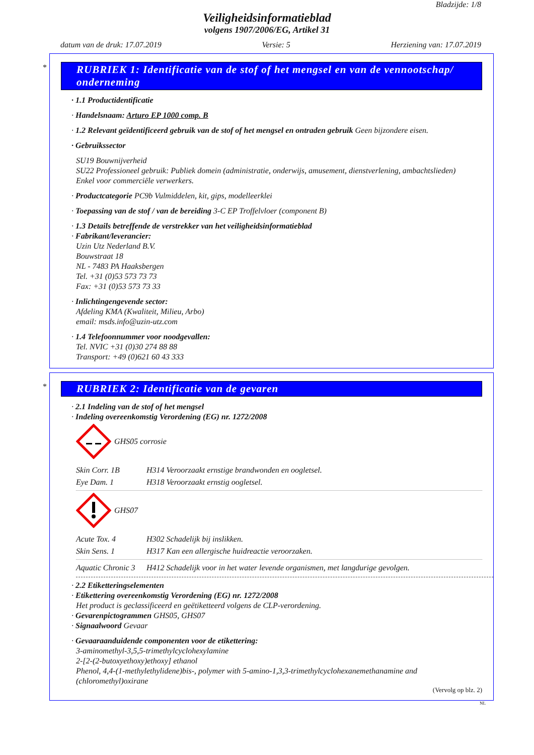Bladzijde: 1/8
Veiligheidsinformatieblad
volgens 1907/2006/EG, Artikel 31
datum van de druk: 17.07.2019 Versie: 5 Herziening van: 17.07.2019
*
RUBRIEK 1: Identificatie van de stof of het mengsel en van de vennootschap/ onderneming
· 1.1 Productidentificatie
· Handelsnaam: Arturo EP 1000 comp. B
· 1.2 Relevant geïdentificeerd gebruik van de stof of het mengsel en ontraden gebruik Geen bijzondere eisen.
· Gebruikssector
SU19 Bouwnijverheid
SU22 Professioneel gebruik: Publiek domein (administratie, onderwijs, amusement, dienstverlening, ambachtslieden)
Enkel voor commerciële verwerkers.
· Productcategorie PC9b Vulmiddelen, kit, gips, modelleerklei
· Toepassing van de stof / van de bereiding 3-C EP Troffelvloer (component B)
· 1.3 Details betreffende de verstrekker van het veiligheidsinformatieblad
· Fabrikant/leverancier:
Uzin Utz Nederland B.V.
Bouwstraat 18
NL - 7483 PA Haaksbergen
Tel. +31 (0)53 573 73 73
Fax: +31 (0)53 573 73 33
· Inlichtingengevende sector:
Afdeling KMA (Kwaliteit, Milieu, Arbo)
email: msds.info@uzin-utz.com
· 1.4 Telefoonnummer voor noodgevallen:
Tel. NVIC +31 (0)30 274 88 88
Transport: +49 (0)621 60 43 333
*
RUBRIEK 2: Identificatie van de gevaren
· 2.1 Indeling van de stof of het mengsel
· Indeling overeenkomstig Verordening (EG) nr. 1272/2008
GHS05 corrosie
Skin Corr. 1B H314 Veroorzaakt ernstige brandwonden en oogletsel.
Eye Dam. 1 H318 Veroorzaakt ernstig oogletsel.
GHS07
Acute Tox. 4 H302 Schadelijk bij inslikken.
Skin Sens. 1 H317 Kan een allergische huidreactie veroorzaken.
Aquatic Chronic 3 H412 Schadelijk voor in het water levende organismen, met langdurige gevolgen.
· 2.2 Etiketteringselementen
· Etikettering overeenkomstig Verordening (EG) nr. 1272/2008
Het product is geclassificeerd en geëtiketteerd volgens de CLP-verordening.
· Gevarenpictogrammen GHS05, GHS07
· Signaalwoord Gevaar
· Gevaaraanduidende componenten voor de etikettering:
3-aminomethyl-3,5,5-trimethylcyclohexylamine
2-[2-(2-butoxyethoxy)ethoxy] ethanol
Phenol, 4,4-(1-methylethylidene)bis-, polymer with 5-amino-1,3,3-trimethylcyclohexanemethanamine and (chloromethyl)oxirane
(Vervolg op blz. 2)
NL